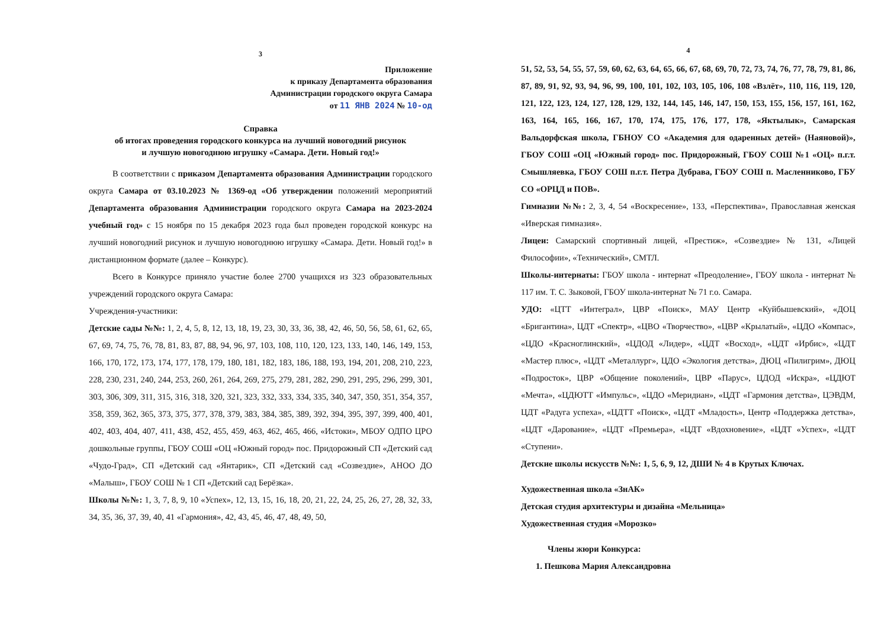3
Приложение
к приказу Департамента образования
Администрации городского округа Самара
от 11 ЯНВ 2024 № 10-од
Справка
об итогах проведения городского конкурса на лучший новогодний рисунок
и лучшую новогоднюю игрушку «Самара. Дети. Новый год!»
В соответствии с приказом Департамента образования Администрации городского округа Самара от 03.10.2023 № 1369-од «Об утверждении положений мероприятий Департамента образования Администрации городского округа Самара на 2023-2024 учебный год» с 15 ноября по 15 декабря 2023 года был проведен городской конкурс на лучший новогодний рисунок и лучшую новогоднюю игрушку «Самара. Дети. Новый год!» в дистанционном формате (далее – Конкурс).
Всего в Конкурсе приняло участие более 2700 учащихся из 323 образовательных учреждений городского округа Самара:
Учреждения-участники:
Детские сады №№: 1, 2, 4, 5, 8, 12, 13, 18, 19, 23, 30, 33, 36, 38, 42, 46, 50, 56, 58, 61, 62, 65, 67, 69, 74, 75, 76, 78, 81, 83, 87, 88, 94, 96, 97, 103, 108, 110, 120, 123, 133, 140, 146, 149, 153, 166, 170, 172, 173, 174, 177, 178, 179, 180, 181, 182, 183, 186, 188, 193, 194, 201, 208, 210, 223, 228, 230, 231, 240, 244, 253, 260, 261, 264, 269, 275, 279, 281, 282, 290, 291, 295, 296, 299, 301, 303, 306, 309, 311, 315, 316, 318, 320, 321, 323, 332, 333, 334, 335, 340, 347, 350, 351, 354, 357, 358, 359, 362, 365, 373, 375, 377, 378, 379, 383, 384, 385, 389, 392, 394, 395, 397, 399, 400, 401, 402, 403, 404, 407, 411, 438, 452, 455, 459, 463, 462, 465, 466, «Истоки», МБОУ ОДПО ЦРО дошкольные группы, ГБОУ СОШ «ОЦ «Южный город» пос. Придорожный СП «Детский сад «Чудо-Град», СП «Детский сад «Янтарик», СП «Детский сад «Созвездие», АНОО ДО «Малыш», ГБОУ СОШ № 1 СП «Детский сад Берёзка».
Школы №№: 1, 3, 7, 8, 9, 10 «Успех», 12, 13, 15, 16, 18, 20, 21, 22, 24, 25, 26, 27, 28, 32, 33, 34, 35, 36, 37, 39, 40, 41 «Гармония», 42, 43, 45, 46, 47, 48, 49, 50,
4
51, 52, 53, 54, 55, 57, 59, 60, 62, 63, 64, 65, 66, 67, 68, 69, 70, 72, 73, 74, 76, 77, 78, 79, 81, 86, 87, 89, 91, 92, 93, 94, 96, 99, 100, 101, 102, 103, 105, 106, 108 «Взлёт», 110, 116, 119, 120, 121, 122, 123, 124, 127, 128, 129, 132, 144, 145, 146, 147, 150, 153, 155, 156, 157, 161, 162, 163, 164, 165, 166, 167, 170, 174, 175, 176, 177, 178, «Яктылык», Самарская Вальдорфская школа, ГБНОУ СО «Академия для одаренных детей» (Наяновой)», ГБОУ СОШ «ОЦ «Южный город» пос. Придорожный, ГБОУ СОШ №1 «ОЦ» п.г.т. Смышляевка, ГБОУ СОШ п.г.т. Петра Дубрава, ГБОУ СОШ п. Масленниково, ГБУ СО «ОРЦД и ПОВ».
Гимназии №№: 2, 3, 4, 54 «Воскресение», 133, «Перспектива», Православная женская «Иверская гимназия».
Лицеи: Самарский спортивный лицей, «Престиж», «Созвездие» № 131, «Лицей Философии», «Технический», СМТЛ.
Школы-интернаты: ГБОУ школа - интернат «Преодоление», ГБОУ школа - интернат № 117 им. Т. С. Зыковой, ГБОУ школа-интернат № 71 г.о. Самара.
УДО: «ЦТТ «Интеграл», ЦВР «Поиск», МАУ Центр «Куйбышевский», «ДОЦ «Бригантина», ЦДТ «Спектр», «ЦВО «Творчество», «ЦВР «Крылатый», «ЦДО «Компас», «ЦДО «Красноглинский», «ЦДОД «Лидер», «ЦДТ «Восход», «ЦДТ «Ирбис», «ЦДТ «Мастер плюс», «ЦДТ «Металлург», ЦДО «Экология детства», ДЮЦ «Пилигрим», ДЮЦ «Подросток», ЦВР «Общение поколений», ЦВР «Парус», ЦДОД «Искра», «ЦДЮТ «Мечта», «ЦДЮТТ «Импульс», «ЦДО «Меридиан», «ЦДТ «Гармония детства», ЦЭВДМ, ЦДТ «Радуга успеха», «ЦДТТ «Поиск», «ЦДТ «Младость», Центр «Поддержка детства», «ЦДТ «Дарование», «ЦДТ «Премьера», «ЦДТ «Вдохновение», «ЦДТ «Успех», «ЦДТ «Ступени».
Детские школы искусств №№: 1, 5, 6, 9, 12, ДШИ № 4 в Крутых Ключах.
Художественная школа «ЗнАК»
Детская студия архитектуры и дизайна «Мельница»
Художественная студия «Морозко»
Члены жюри Конкурса:
1. Пешкова Мария Александровна